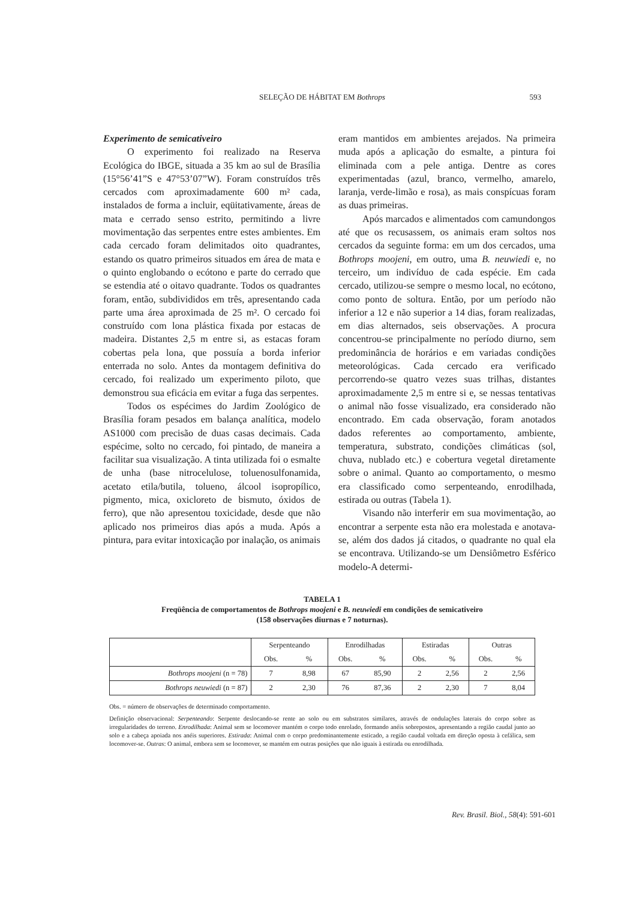SELEÇÃO DE HÁBITAT EM Bothrops
593
Experimento de semicativeiro
O experimento foi realizado na Reserva Ecológica do IBGE, situada a 35 km ao sul de Brasília (15°56’41”S e 47°53’07”W). Foram construídos três cercados com aproximadamente 600 m² cada, instalados de forma a incluir, eqüitativamente, áreas de mata e cerrado senso estrito, permitindo a livre movimentação das serpentes entre estes ambientes. Em cada cercado foram delimitados oito quadrantes, estando os quatro primeiros situados em área de mata e o quinto englobando o ecótono e parte do cerrado que se estendia até o oitavo quadrante. Todos os quadrantes foram, então, subdivididos em três, apresentando cada parte uma área aproximada de 25 m². O cercado foi construído com lona plástica fixada por estacas de madeira. Distantes 2,5 m entre si, as estacas foram cobertas pela lona, que possuía a borda inferior enterrada no solo. Antes da montagem definitiva do cercado, foi realizado um experimento piloto, que demonstrou sua eficácia em evitar a fuga das serpentes.
Todos os espécimes do Jardim Zoológico de Brasília foram pesados em balança analítica, modelo AS1000 com precisão de duas casas decimais. Cada espécime, solto no cercado, foi pintado, de maneira a facilitar sua visualização. A tinta utilizada foi o esmalte de unha (base nitrocelulose, toluenosulfonamida, acetato etila/butila, tolueno, álcool isopropílico, pigmento, mica, oxicloreto de bismuto, óxidos de ferro), que não apresentou toxicidade, desde que não aplicado nos primeiros dias após a muda. Após a pintura, para evitar intoxicação por inalação, os animais
eram mantidos em ambientes arejados. Na primeira muda após a aplicação do esmalte, a pintura foi eliminada com a pele antiga. Dentre as cores experimentadas (azul, branco, vermelho, amarelo, laranja, verde-limão e rosa), as mais conspícuas foram as duas primeiras.
Após marcados e alimentados com camundongos até que os recusassem, os animais eram soltos nos cercados da seguinte forma: em um dos cercados, uma Bothrops moojeni, em outro, uma B. neuwiedi e, no terceiro, um indivíduo de cada espécie. Em cada cercado, utilizou-se sempre o mesmo local, no ecótono, como ponto de soltura. Então, por um período não inferior a 12 e não superior a 14 dias, foram realizadas, em dias alternados, seis observações. A procura concentrou-se principalmente no período diurno, sem predominância de horários e em variadas condições meteorológicas. Cada cercado era verificado percorrendo-se quatro vezes suas trilhas, distantes aproximadamente 2,5 m entre si e, se nessas tentativas o animal não fosse visualizado, era considerado não encontrado. Em cada observação, foram anotados dados referentes ao comportamento, ambiente, temperatura, substrato, condições climáticas (sol, chuva, nublado etc.) e cobertura vegetal diretamente sobre o animal. Quanto ao comportamento, o mesmo era classificado como serpenteando, enrodilhada, estirada ou outras (Tabela 1).
Visando não interferir em sua movimentação, ao encontrar a serpente esta não era molestada e anotava-se, além dos dados já citados, o quadrante no qual ela se encontrava. Utilizando-se um Densiômetro Esférico modelo-A determi-
TABELA 1
Freqüência de comportamentos de Bothrops moojeni e B. neuwiedi em condições de semicativeiro
(158 observações diurnas e 7 noturnas).
| | Serpenteando | | Enrodilhadas | | Estiradas | | Outras | |
| --- | --- | --- | --- | --- | --- | --- | --- | --- |
| | Obs. | % | Obs. | % | Obs. | % | Obs. | % |
| Bothrops moojeni (n = 78) | 7 | 8,98 | 67 | 85,90 | 2 | 2,56 | 2 | 2,56 |
| Bothrops neuwiedi (n = 87) | 2 | 2,30 | 76 | 87,36 | 2 | 2,30 | 7 | 8,04 |
Obs. = número de observações de determinado comportamento.
Definição observacional: Serpenteando: Serpente deslocando-se rente ao solo ou em substratos similares, através de ondulações laterais do corpo sobre as irregularidades do terreno. Enrodilhada: Animal sem se locomover mantém o corpo todo enrolado, formando anéis sobrepostos, apresentando a região caudal junto ao solo e a cabeça apoiada nos anéis superiores. Estirada: Animal com o corpo predominantemente esticado, a região caudal voltada em direção oposta à cefálica, sem locomover-se. Outras: O animal, embora sem se locomover, se mantém em outras posições que não iguais à estirada ou enrodilhada.
Rev. Brasil. Biol., 58(4): 591-601